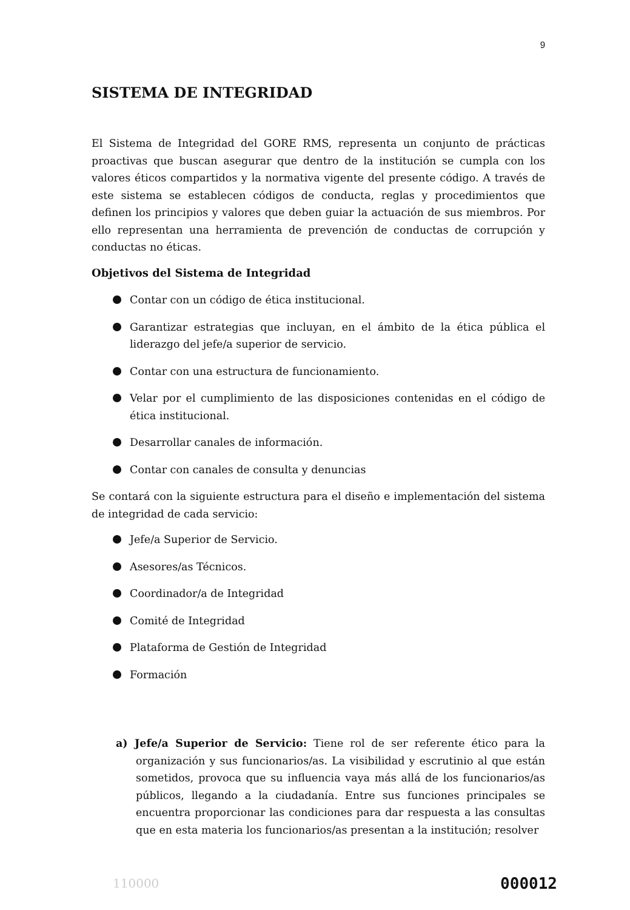9
SISTEMA DE INTEGRIDAD
El Sistema de Integridad del GORE RMS, representa un conjunto de prácticas proactivas que buscan asegurar que dentro de la institución se cumpla con los valores éticos compartidos y la normativa vigente del presente código. A través de este sistema se establecen códigos de conducta, reglas y procedimientos que definen los principios y valores que deben guiar la actuación de sus miembros. Por ello representan una herramienta de prevención de conductas de corrupción y conductas no éticas.
Objetivos del Sistema de Integridad
Contar con un código de ética institucional.
Garantizar estrategias que incluyan, en el ámbito de la ética pública el liderazgo del jefe/a superior de servicio.
Contar con una estructura de funcionamiento.
Velar por el cumplimiento de las disposiciones contenidas en el código de ética institucional.
Desarrollar canales de información.
Contar con canales de consulta y denuncias
Se contará con la siguiente estructura para el diseño e implementación del sistema de integridad de cada servicio:
Jefe/a Superior de Servicio.
Asesores/as Técnicos.
Coordinador/a de Integridad
Comité de Integridad
Plataforma de Gestión de Integridad
Formación
a) Jefe/a Superior de Servicio: Tiene rol de ser referente ético para la organización y sus funcionarios/as. La visibilidad y escrutinio al que están sometidos, provoca que su influencia vaya más allá de los funcionarios/as públicos, llegando a la ciudadanía. Entre sus funciones principales se encuentra proporcionar las condiciones para dar respuesta a las consultas que en esta materia los funcionarios/as presentan a la institución; resolver
110000 000012